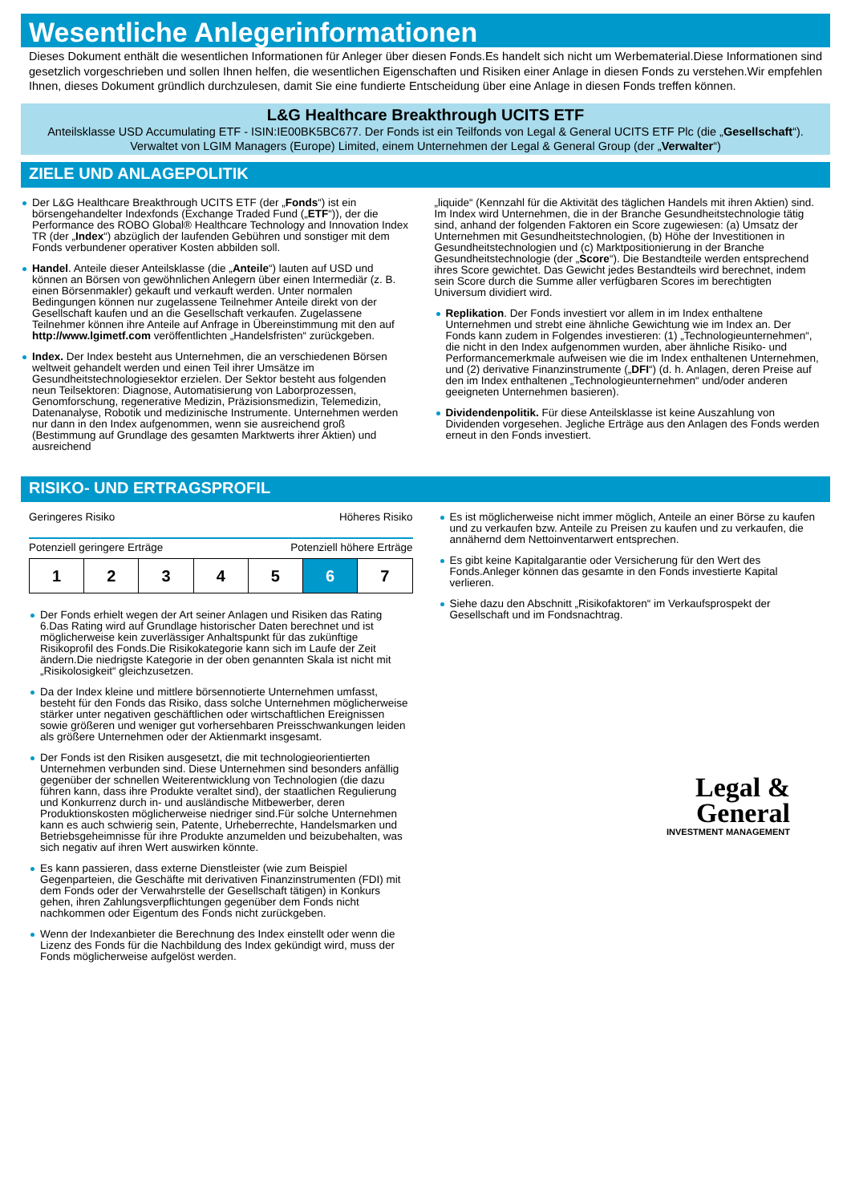Wesentliche Anlegerinformationen
Dieses Dokument enthält die wesentlichen Informationen für Anleger über diesen Fonds.Es handelt sich nicht um Werbematerial.Diese Informationen sind gesetzlich vorgeschrieben und sollen Ihnen helfen, die wesentlichen Eigenschaften und Risiken einer Anlage in diesen Fonds zu verstehen.Wir empfehlen Ihnen, dieses Dokument gründlich durchzulesen, damit Sie eine fundierte Entscheidung über eine Anlage in diesen Fonds treffen können.
L&G Healthcare Breakthrough UCITS ETF
Anteilsklasse USD Accumulating ETF - ISIN:IE00BK5BC677. Der Fonds ist ein Teilfonds von Legal & General UCITS ETF Plc (die „Gesellschaft“).
Verwaltet von LGIM Managers (Europe) Limited, einem Unternehmen der Legal & General Group (der „Verwalter“)
ZIELE UND ANLAGEPOLITIK
Der L&G Healthcare Breakthrough UCITS ETF (der „Fonds“) ist ein börsengehandelter Indexfonds (Exchange Traded Fund („ETF“)), der die Performance des ROBO Global® Healthcare Technology and Innovation Index TR (der „Index“) abzüglich der laufenden Gebühren und sonstiger mit dem Fonds verbundener operativer Kosten abbilden soll.
Handel. Anteile dieser Anteilsklasse (die „Anteile“) lauten auf USD und können an Börsen von gewöhnlichen Anlegern über einen Intermediär (z. B. einen Börsenmakler) gekauft und verkauft werden. Unter normalen Bedingungen können nur zugelassene Teilnehmer Anteile direkt von der Gesellschaft kaufen und an die Gesellschaft verkaufen. Zugelassene Teilnehmer können ihre Anteile auf Anfrage in Übereinstimmung mit den auf http://www.lgimetf.com veröffentlichten „Handelsfristen“ zurückgeben.
Index. Der Index besteht aus Unternehmen, die an verschiedenen Börsen weltweit gehandelt werden und einen Teil ihrer Umsätze im Gesundheitstechnologiesektor erzielen. Der Sektor besteht aus folgenden neun Teilsektoren: Diagnose, Automatisierung von Laborprozessen, Genomforschung, regenerative Medizin, Präzisionsmedizin, Telemedizin, Datenanalyse, Robotik und medizinische Instrumente. Unternehmen werden nur dann in den Index aufgenommen, wenn sie ausreichend groß (Bestimmung auf Grundlage des gesamten Marktwerts ihrer Aktien) und ausreichend
„liquide“ (Kennzahl für die Aktivität des täglichen Handels mit ihren Aktien) sind. Im Index wird Unternehmen, die in der Branche Gesundheitstechnologie tätig sind, anhand der folgenden Faktoren ein Score zugewiesen: (a) Umsatz der Unternehmen mit Gesundheitstechnologien, (b) Höhe der Investitionen in Gesundheitstechnologien und (c) Marktpositionierung in der Branche Gesundheitstechnologie (der „Score“). Die Bestandteile werden entsprechend ihres Score gewichtet. Das Gewicht jedes Bestandteils wird berechnet, indem sein Score durch die Summe aller verfügbaren Scores im berechtigten Universum dividiert wird.
Replikation. Der Fonds investiert vor allem in im Index enthaltene Unternehmen und strebt eine ähnliche Gewichtung wie im Index an. Der Fonds kann zudem in Folgendes investieren: (1) „Technologieunternehmen“, die nicht in den Index aufgenommen wurden, aber ähnliche Risiko- und Performancemerkmale aufweisen wie die im Index enthaltenen Unternehmen, und (2) derivative Finanzinstrumente („DFI“) (d. h. Anlagen, deren Preise auf den im Index enthaltenen „Technologieunternehmen“ und/oder anderen geeigneten Unternehmen basieren).
Dividendenpolitik. Für diese Anteilsklasse ist keine Auszahlung von Dividenden vorgesehen. Jegliche Erträge aus den Anlagen des Fonds werden erneut in den Fonds investiert.
RISIKO- UND ERTRAGSPROFIL
Geringeres Risiko Höheres Risiko
Potenziell geringere Erträge Potenziell höhere Erträge
| 1 | 2 | 3 | 4 | 5 | 6 | 7 |
Der Fonds erhielt wegen der Art seiner Anlagen und Risiken das Rating 6.Das Rating wird auf Grundlage historischer Daten berechnet und ist möglicherweise kein zuverlässiger Anhaltspunkt für das zukünftige Risikoprofil des Fonds.Die Risikokategorie kann sich im Laufe der Zeit ändern.Die niedrigste Kategorie in der oben genannten Skala ist nicht mit „Risikolosigkeit“ gleichzusetzen.
Da der Index kleine und mittlere börsennotierte Unternehmen umfasst, besteht für den Fonds das Risiko, dass solche Unternehmen möglicherweise stärker unter negativen geschäftlichen oder wirtschaftlichen Ereignissen sowie größeren und weniger gut vorhersehbaren Preisschwankungen leiden als größere Unternehmen oder der Aktienmarkt insgesamt.
Der Fonds ist den Risiken ausgesetzt, die mit technologieorientierten Unternehmen verbunden sind. Diese Unternehmen sind besonders anfällig gegenüber der schnellen Weiterentwicklung von Technologien (die dazu führen kann, dass ihre Produkte veraltet sind), der staatlichen Regulierung und Konkurrenz durch in- und ausländische Mitbewerber, deren Produktionskosten möglicherweise niedriger sind.Für solche Unternehmen kann es auch schwierig sein, Patente, Urheberrechte, Handelsmarken und Betriebsgeheimnisse für ihre Produkte anzumelden und beizubehalten, was sich negativ auf ihren Wert auswirken könnte.
Es kann passieren, dass externe Dienstleister (wie zum Beispiel Gegenparteien, die Geschäfte mit derivativen Finanzinstrumenten (FDI) mit dem Fonds oder der Verwahrstelle der Gesellschaft tätigen) in Konkurs gehen, ihren Zahlungsverpflichtungen gegenüber dem Fonds nicht nachkommen oder Eigentum des Fonds nicht zurückgeben.
Wenn der Indexanbieter die Berechnung des Index einstellt oder wenn die Lizenz des Fonds für die Nachbildung des Index gekündigt wird, muss der Fonds möglicherweise aufgelöst werden.
Es ist möglicherweise nicht immer möglich, Anteile an einer Börse zu kaufen und zu verkaufen bzw. Anteile zu Preisen zu kaufen und zu verkaufen, die annähernd dem Nettoinventarwert entsprechen.
Es gibt keine Kapitalgarantie oder Versicherung für den Wert des Fonds.Anleger können das gesamte in den Fonds investierte Kapital verlieren.
Siehe dazu den Abschnitt „Risikofaktoren“ im Verkaufsprospekt der Gesellschaft und im Fondsnachtrag.
Legal &
General
INVESTMENT MANAGEMENT